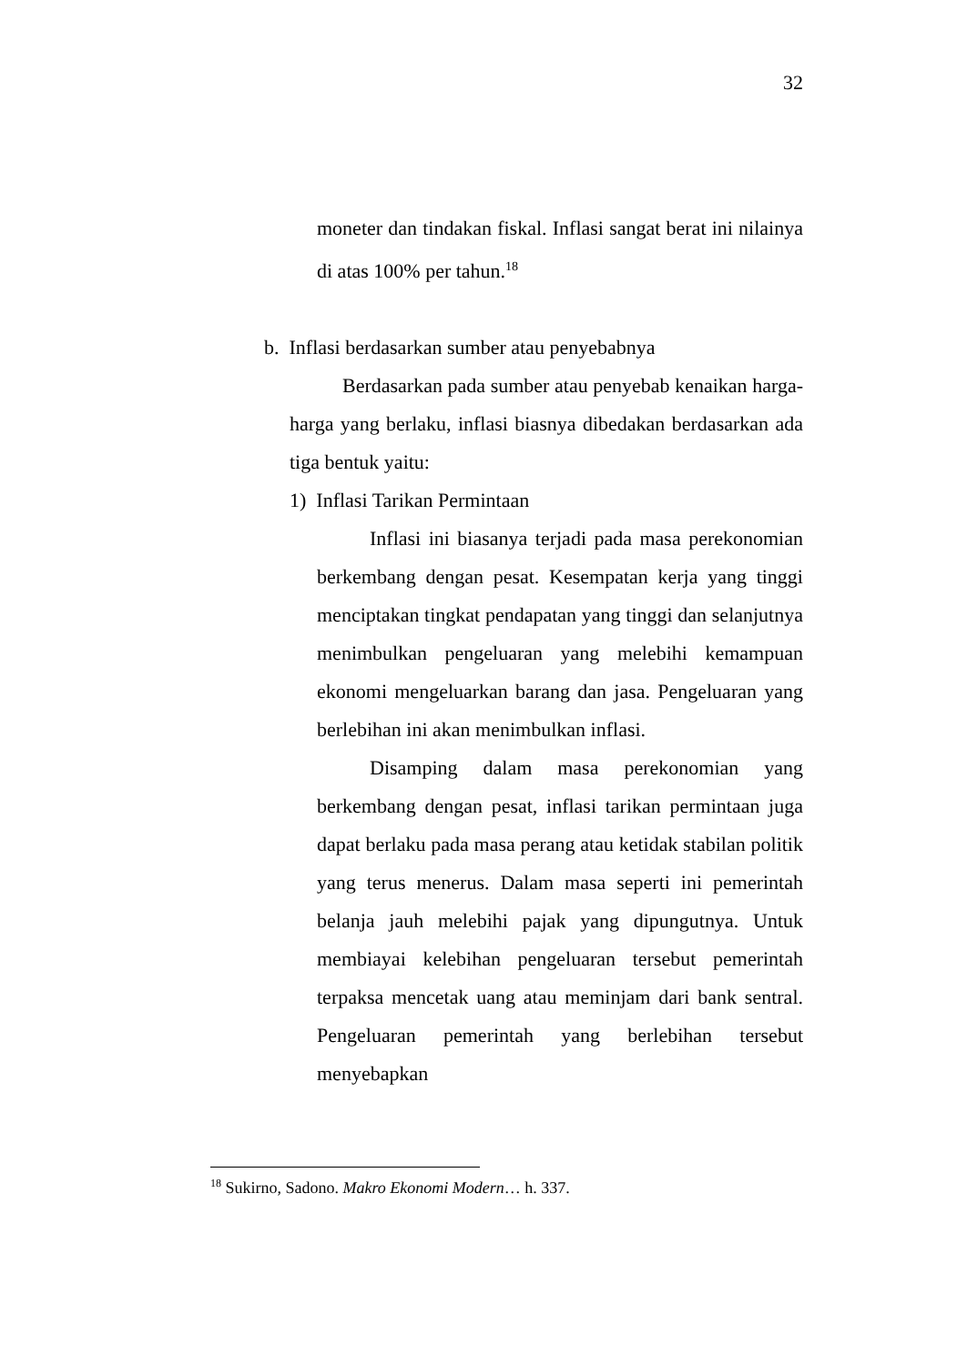32
moneter dan tindakan fiskal. Inflasi sangat berat ini nilainya di atas 100% per tahun.<sup>18</sup>
b. Inflasi berdasarkan sumber atau penyebabnya
Berdasarkan pada sumber atau penyebab kenaikan harga-harga yang berlaku, inflasi biasnya dibedakan berdasarkan ada tiga bentuk yaitu:
1) Inflasi Tarikan Permintaan
Inflasi ini biasanya terjadi pada masa perekonomian berkembang dengan pesat. Kesempatan kerja yang tinggi menciptakan tingkat pendapatan yang tinggi dan selanjutnya menimbulkan pengeluaran yang melebihi kemampuan ekonomi mengeluarkan barang dan jasa. Pengeluaran yang berlebihan ini akan menimbulkan inflasi.
Disamping dalam masa perekonomian yang berkembang dengan pesat, inflasi tarikan permintaan juga dapat berlaku pada masa perang atau ketidak stabilan politik yang terus menerus. Dalam masa seperti ini pemerintah belanja jauh melebihi pajak yang dipungutnya. Untuk membiayai kelebihan pengeluaran tersebut pemerintah terpaksa mencetak uang atau meminjam dari bank sentral. Pengeluaran pemerintah yang berlebihan tersebut menyebapkan
<sup>18</sup> Sukirno, Sadono. Makro Ekonomi Modern… h. 337.